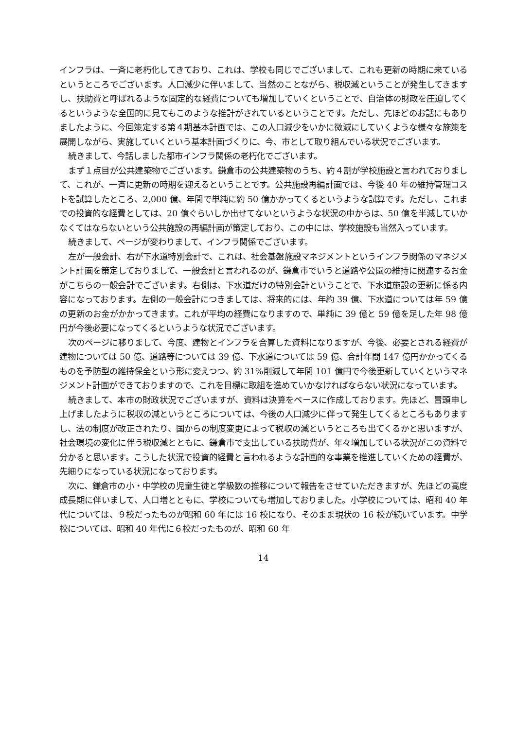インフラは、一斉に老朽化してきており、これは、学校も同じでございまして、これも更新の時期に来ているというところでございます。人口減少に伴いまして、当然のことながら、税収減ということが発生してきますし、扶助費と呼ばれるような固定的な経費についても増加していくということで、自治体の財政を圧迫してくるというような全国的に見てもこのような推計がされているということです。ただし、先ほどのお話にもありましたように、今回策定する第４期基本計画では、この人口減少をいかに微減にしていくような様々な施策を展開しながら、実施していくという基本計画づくりに、今、市として取り組んでいる状況でございます。
続きまして、今話しました都市インフラ関係の老朽化でございます。
まず１点目が公共建築物でございます。鎌倉市の公共建築物のうち、約４割が学校施設と言われておりまして、これが、一斉に更新の時期を迎えるということです。公共施設再編計画では、今後 40 年の維持管理コストを試算したところ、2,000 億、年間で単純に約 50 億かかってくるというような試算です。ただし、これまでの投資的な経費としては、20 億ぐらいしか出せてないというような状況の中からは、50 億を半減していかなくてはならないという公共施設の再編計画が策定しており、この中には、学校施設も当然入っています。
続きまして、ページが変わりまして、インフラ関係でございます。
左が一般会計、右が下水道特別会計で、これは、社会基盤施設マネジメントというインフラ関係のマネジメント計画を策定しておりまして、一般会計と言われるのが、鎌倉市でいうと道路や公園の維持に関連するお金がこちらの一般会計でございます。右側は、下水道だけの特別会計ということで、下水道施設の更新に係る内容になっております。左側の一般会計につきましては、将来的には、年約 39 億、下水道については年 59 億の更新のお金がかかってきます。これが平均の経費になりますので、単純に 39 億と 59 億を足した年 98 億円が今後必要になってくるというような状況でございます。
次のページに移りまして、今度、建物とインフラを合算した資料になりますが、今後、必要とされる経費が建物については 50 億、道路等については 39 億、下水道については 59 億、合計年間 147 億円かかってくるものを予防型の維持保全という形に変えつつ、約 31%削減して年間 101 億円で今後更新していくというマネジメント計画ができておりますので、これを目標に取組を進めていかなければならない状況になっています。
続きまして、本市の財政状況でございますが、資料は決算をベースに作成しております。先ほど、冒頭申し上げましたように税収の減というところについては、今後の人口減少に伴って発生してくるところもありますし、法の制度が改正されたり、国からの制度変更によって税収の減というところも出てくるかと思いますが、社会環境の変化に伴う税収減とともに、鎌倉市で支出している扶助費が、年々増加している状況がこの資料で分かると思います。こうした状況で投資的経費と言われるような計画的な事業を推進していくための経費が、先細りになっている状況になっております。
次に、鎌倉市の小・中学校の児童生徒と学級数の推移について報告をさせていただきますが、先ほどの高度成長期に伴いまして、人口増とともに、学校についても増加しておりました。小学校については、昭和 40 年代については、９校だったものが昭和 60 年には 16 校になり、そのまま現状の 16 校が続いています。中学校については、昭和 40 年代に６校だったものが、昭和 60 年
14